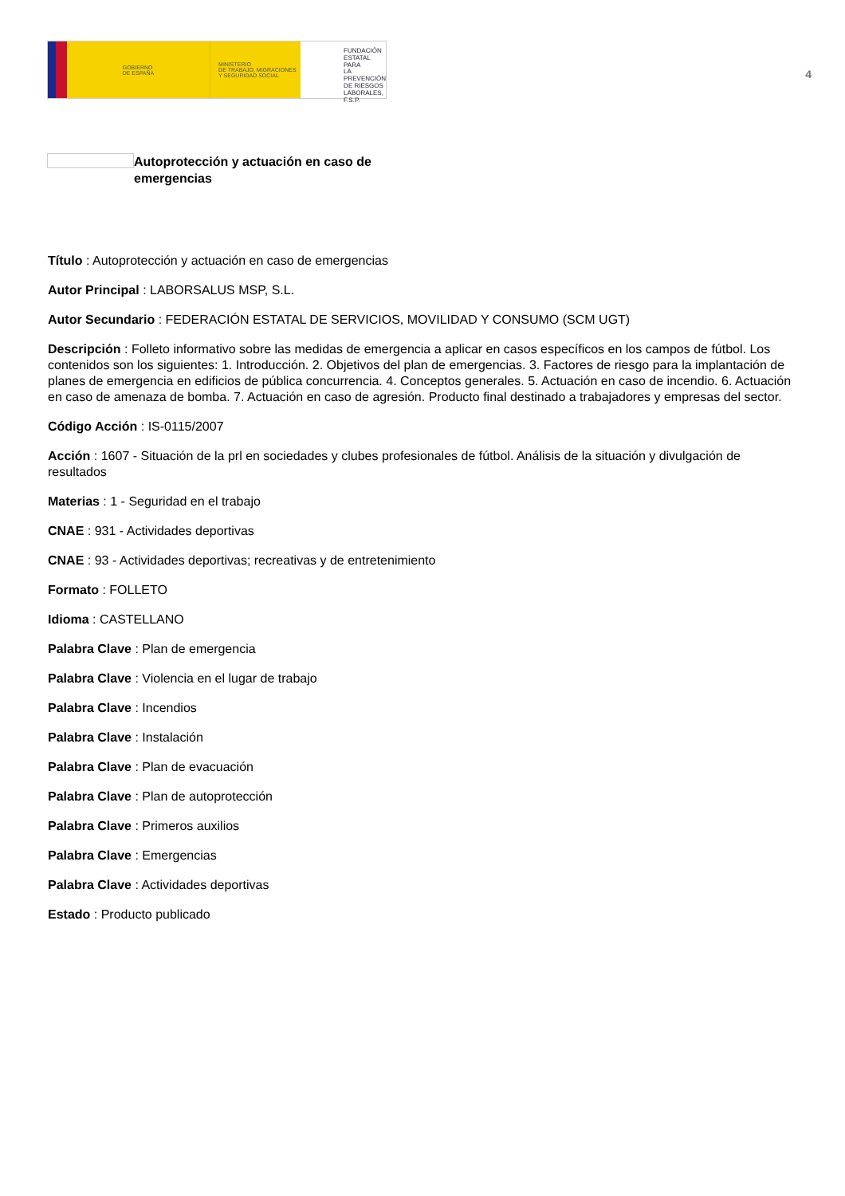GOBIERNO
DE ESPAÑA
MINISTERIO
DE TRABAJO, MIGRACIONES
Y SEGURIDAD SOCIAL
FUNDACIÓN
ESTATAL PARA
LA PREVENCIÓN
DE RIESGOS
LABORALES, F.S.P.
4
Autoprotección y actuación en caso de emergencias
Título : Autoprotección y actuación en caso de emergencias
Autor Principal : LABORSALUS MSP, S.L.
Autor Secundario : FEDERACIÓN ESTATAL DE SERVICIOS, MOVILIDAD Y CONSUMO (SCM UGT)
Descripción : Folleto informativo sobre las medidas de emergencia a aplicar en casos específicos en los campos de fútbol. Los contenidos son los siguientes: 1. Introducción. 2. Objetivos del plan de emergencias. 3. Factores de riesgo para la implantación de planes de emergencia en edificios de pública concurrencia. 4. Conceptos generales. 5. Actuación en caso de incendio. 6. Actuación en caso de amenaza de bomba. 7. Actuación en caso de agresión. Producto final destinado a trabajadores y empresas del sector.
Código Acción : IS-0115/2007
Acción : 1607 - Situación de la prl en sociedades y clubes profesionales de fútbol. Análisis de la situación y divulgación de resultados
Materias : 1 - Seguridad en el trabajo
CNAE : 931 - Actividades deportivas
CNAE : 93 - Actividades deportivas; recreativas y de entretenimiento
Formato : FOLLETO
Idioma : CASTELLANO
Palabra Clave : Plan de emergencia
Palabra Clave : Violencia en el lugar de trabajo
Palabra Clave : Incendios
Palabra Clave : Instalación
Palabra Clave : Plan de evacuación
Palabra Clave : Plan de autoprotección
Palabra Clave : Primeros auxilios
Palabra Clave : Emergencias
Palabra Clave : Actividades deportivas
Estado : Producto publicado